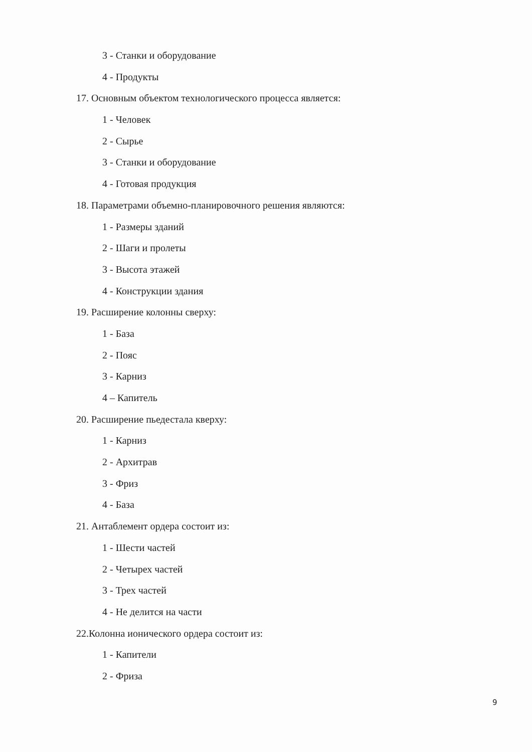3 - Станки и оборудование
4 - Продукты
17. Основным объектом технологического процесса является:
1 - Человек
2 - Сырье
3 - Станки и оборудование
4 - Готовая продукция
18. Параметрами объемно-планировочного решения являются:
1 - Размеры зданий
2 - Шаги и пролеты
3 - Высота этажей
4 - Конструкции здания
19. Расширение колонны сверху:
1 - База
2 - Пояс
3 - Карниз
4 – Капитель
20. Расширение пьедестала кверху:
1 - Карниз
2 - Архитрав
3 - Фриз
4 - База
21. Антаблемент ордера состоит из:
1 - Шести частей
2 - Четырех частей
3 - Трех частей
4 - Не делится на части
22.Колонна ионического ордера состоит из:
1 - Капители
2 - Фриза
9